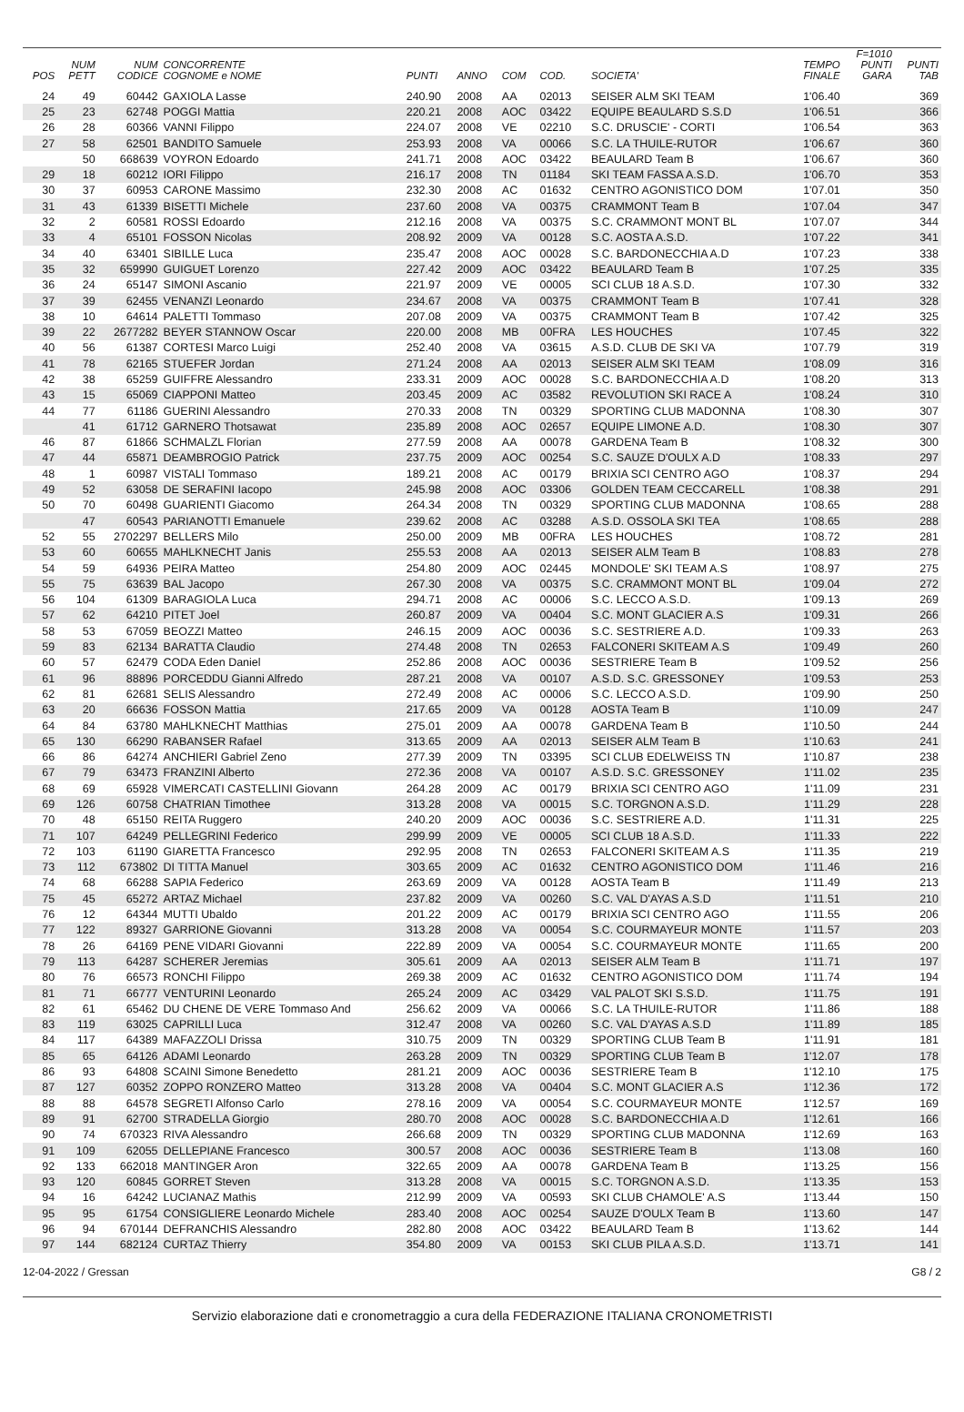| POS | NUM PETT | NUM CODICE | CONCORRENTE COGNOME e NOME | PUNTI | ANNO | COM | COD. | SOCIETA' | TEMPO FINALE | F=1010 PUNTI GARA | PUNTI TAB |
| --- | --- | --- | --- | --- | --- | --- | --- | --- | --- | --- | --- |
| 24 | 49 | 60442 | GAXIOLA Lasse | 240.90 | 2008 | AA | 02013 | SEISER ALM SKI TEAM | 1'06.40 | | 369 |
| 25 | 23 | 62748 | POGGI Mattia | 220.21 | 2008 | AOC | 03422 | EQUIPE BEAULARD S.S.D | 1'06.51 | | 366 |
| 26 | 28 | 60366 | VANNI Filippo | 224.07 | 2008 | VE | 02210 | S.C. DRUSCIE' - CORTI | 1'06.54 | | 363 |
| 27 | 58 | 62501 | BANDITO Samuele | 253.93 | 2008 | VA | 00066 | S.C. LA THUILE-RUTOR | 1'06.67 | | 360 |
| | 50 | 668639 | VOYRON Edoardo | 241.71 | 2008 | AOC | 03422 | BEAULARD Team B | 1'06.67 | | 360 |
| 29 | 18 | 60212 | IORI Filippo | 216.17 | 2008 | TN | 01184 | SKI TEAM FASSA A.S.D. | 1'06.70 | | 353 |
| 30 | 37 | 60953 | CARONE Massimo | 232.30 | 2008 | AC | 01632 | CENTRO AGONISTICO DOM | 1'07.01 | | 350 |
| 31 | 43 | 61339 | BISETTI Michele | 237.60 | 2008 | VA | 00375 | CRAMMONT Team B | 1'07.04 | | 347 |
| 32 | 2 | 60581 | ROSSI Edoardo | 212.16 | 2008 | VA | 00375 | S.C. CRAMMONT MONT BL | 1'07.07 | | 344 |
| 33 | 4 | 65101 | FOSSON Nicolas | 208.92 | 2009 | VA | 00128 | S.C. AOSTA A.S.D. | 1'07.22 | | 341 |
| 34 | 40 | 63401 | SIBILLE Luca | 235.47 | 2008 | AOC | 00028 | S.C. BARDONECCHIA A.D | 1'07.23 | | 338 |
| 35 | 32 | 659990 | GUIGUET Lorenzo | 227.42 | 2009 | AOC | 03422 | BEAULARD Team B | 1'07.25 | | 335 |
| 36 | 24 | 65147 | SIMONI Ascanio | 221.97 | 2009 | VE | 00005 | SCI CLUB 18 A.S.D. | 1'07.30 | | 332 |
| 37 | 39 | 62455 | VENANZI Leonardo | 234.67 | 2008 | VA | 00375 | CRAMMONT Team B | 1'07.41 | | 328 |
| 38 | 10 | 64614 | PALETTI Tommaso | 207.08 | 2009 | VA | 00375 | CRAMMONT Team B | 1'07.42 | | 325 |
| 39 | 22 | 2677282 | BEYER STANNOW Oscar | 220.00 | 2008 | MB | 00FRA | LES HOUCHES | 1'07.45 | | 322 |
| 40 | 56 | 61387 | CORTESI Marco Luigi | 252.40 | 2008 | VA | 03615 | A.S.D. CLUB DE SKI VA | 1'07.79 | | 319 |
| 41 | 78 | 62165 | STUEFER Jordan | 271.24 | 2008 | AA | 02013 | SEISER ALM SKI TEAM | 1'08.09 | | 316 |
| 42 | 38 | 65259 | GUIFFRE Alessandro | 233.31 | 2009 | AOC | 00028 | S.C. BARDONECCHIA A.D | 1'08.20 | | 313 |
| 43 | 15 | 65069 | CIAPPONI Matteo | 203.45 | 2009 | AC | 03582 | REVOLUTION SKI RACE A | 1'08.24 | | 310 |
| 44 | 77 | 61186 | GUERINI Alessandro | 270.33 | 2008 | TN | 00329 | SPORTING CLUB MADONNA | 1'08.30 | | 307 |
| | 41 | 61712 | GARNERO Thotsawat | 235.89 | 2008 | AOC | 02657 | EQUIPE LIMONE A.D. | 1'08.30 | | 307 |
| 46 | 87 | 61866 | SCHMALZL Florian | 277.59 | 2008 | AA | 00078 | GARDENA Team B | 1'08.32 | | 300 |
| 47 | 44 | 65871 | DEAMBROGIO Patrick | 237.75 | 2009 | AOC | 00254 | S.C. SAUZE D'OULX A.D | 1'08.33 | | 297 |
| 48 | 1 | 60987 | VISTALI Tommaso | 189.21 | 2008 | AC | 00179 | BRIXIA SCI CENTRO AGO | 1'08.37 | | 294 |
| 49 | 52 | 63058 | DE SERAFINI Iacopo | 245.98 | 2008 | AOC | 03306 | GOLDEN TEAM CECCARELL | 1'08.38 | | 291 |
| 50 | 70 | 60498 | GUARIENTI Giacomo | 264.34 | 2008 | TN | 00329 | SPORTING CLUB MADONNA | 1'08.65 | | 288 |
| | 47 | 60543 | PARIANOTTI Emanuele | 239.62 | 2008 | AC | 03288 | A.S.D. OSSOLA SKI TEA | 1'08.65 | | 288 |
| 52 | 55 | 2702297 | BELLERS Milo | 250.00 | 2009 | MB | 00FRA | LES HOUCHES | 1'08.72 | | 281 |
| 53 | 60 | 60655 | MAHLKNECHT Janis | 255.53 | 2008 | AA | 02013 | SEISER ALM Team B | 1'08.83 | | 278 |
| 54 | 59 | 64936 | PEIRA Matteo | 254.80 | 2009 | AOC | 02445 | MONDOLE' SKI TEAM A.S | 1'08.97 | | 275 |
| 55 | 75 | 63639 | BAL Jacopo | 267.30 | 2008 | VA | 00375 | S.C. CRAMMONT MONT BL | 1'09.04 | | 272 |
| 56 | 104 | 61309 | BARAGIOLA Luca | 294.71 | 2008 | AC | 00006 | S.C. LECCO A.S.D. | 1'09.13 | | 269 |
| 57 | 62 | 64210 | PITET Joel | 260.87 | 2009 | VA | 00404 | S.C. MONT GLACIER A.S | 1'09.31 | | 266 |
| 58 | 53 | 67059 | BEOZZI Matteo | 246.15 | 2009 | AOC | 00036 | S.C. SESTRIERE A.D. | 1'09.33 | | 263 |
| 59 | 83 | 62134 | BARATTA Claudio | 274.48 | 2008 | TN | 02653 | FALCONERI SKITEAM A.S | 1'09.49 | | 260 |
| 60 | 57 | 62479 | CODA Eden Daniel | 252.86 | 2008 | AOC | 00036 | SESTRIERE Team B | 1'09.52 | | 256 |
| 61 | 96 | 88896 | PORCEDDU Gianni Alfredo | 287.21 | 2008 | VA | 00107 | A.S.D. S.C. GRESSONEY | 1'09.53 | | 253 |
| 62 | 81 | 62681 | SELIS Alessandro | 272.49 | 2008 | AC | 00006 | S.C. LECCO A.S.D. | 1'09.90 | | 250 |
| 63 | 20 | 66636 | FOSSON Mattia | 217.65 | 2009 | VA | 00128 | AOSTA Team B | 1'10.09 | | 247 |
| 64 | 84 | 63780 | MAHLKNECHT Matthias | 275.01 | 2009 | AA | 00078 | GARDENA Team B | 1'10.50 | | 244 |
| 65 | 130 | 66290 | RABANSER Rafael | 313.65 | 2009 | AA | 02013 | SEISER ALM Team B | 1'10.63 | | 241 |
| 66 | 86 | 64274 | ANCHIERI Gabriel Zeno | 277.39 | 2009 | TN | 03395 | SCI CLUB EDELWEISS TN | 1'10.87 | | 238 |
| 67 | 79 | 63473 | FRANZINI Alberto | 272.36 | 2008 | VA | 00107 | A.S.D. S.C. GRESSONEY | 1'11.02 | | 235 |
| 68 | 69 | 65928 | VIMERCATI CASTELLINI Giovann | 264.28 | 2009 | AC | 00179 | BRIXIA SCI CENTRO AGO | 1'11.09 | | 231 |
| 69 | 126 | 60758 | CHATRIAN Timothee | 313.28 | 2008 | VA | 00015 | S.C. TORGNON A.S.D. | 1'11.29 | | 228 |
| 70 | 48 | 65150 | REITA Ruggero | 240.20 | 2009 | AOC | 00036 | S.C. SESTRIERE A.D. | 1'11.31 | | 225 |
| 71 | 107 | 64249 | PELLEGRINI Federico | 299.99 | 2009 | VE | 00005 | SCI CLUB 18 A.S.D. | 1'11.33 | | 222 |
| 72 | 103 | 61190 | GIARETTA Francesco | 292.95 | 2008 | TN | 02653 | FALCONERI SKITEAM A.S | 1'11.35 | | 219 |
| 73 | 112 | 673802 | DI TITTA Manuel | 303.65 | 2009 | AC | 01632 | CENTRO AGONISTICO DOM | 1'11.46 | | 216 |
| 74 | 68 | 66288 | SAPIA Federico | 263.69 | 2009 | VA | 00128 | AOSTA Team B | 1'11.49 | | 213 |
| 75 | 45 | 65272 | ARTAZ Michael | 237.82 | 2009 | VA | 00260 | S.C. VAL D'AYAS A.S.D | 1'11.51 | | 210 |
| 76 | 12 | 64344 | MUTTI Ubaldo | 201.22 | 2009 | AC | 00179 | BRIXIA SCI CENTRO AGO | 1'11.55 | | 206 |
| 77 | 122 | 89327 | GARRIONE Giovanni | 313.28 | 2008 | VA | 00054 | S.C. COURMAYEUR MONTE | 1'11.57 | | 203 |
| 78 | 26 | 64169 | PENE VIDARI Giovanni | 222.89 | 2009 | VA | 00054 | S.C. COURMAYEUR MONTE | 1'11.65 | | 200 |
| 79 | 113 | 64287 | SCHERER Jeremias | 305.61 | 2009 | AA | 02013 | SEISER ALM Team B | 1'11.71 | | 197 |
| 80 | 76 | 66573 | RONCHI Filippo | 269.38 | 2009 | AC | 01632 | CENTRO AGONISTICO DOM | 1'11.74 | | 194 |
| 81 | 71 | 66777 | VENTURINI Leonardo | 265.24 | 2009 | AC | 03429 | VAL PALOT SKI S.S.D. | 1'11.75 | | 191 |
| 82 | 61 | 65462 | DU CHENE DE VERE Tommaso And | 256.62 | 2009 | VA | 00066 | S.C. LA THUILE-RUTOR | 1'11.86 | | 188 |
| 83 | 119 | 63025 | CAPRILLI Luca | 312.47 | 2008 | VA | 00260 | S.C. VAL D'AYAS A.S.D | 1'11.89 | | 185 |
| 84 | 117 | 64389 | MAFAZZOLI Drissa | 310.75 | 2009 | TN | 00329 | SPORTING CLUB Team B | 1'11.91 | | 181 |
| 85 | 65 | 64126 | ADAMI Leonardo | 263.28 | 2009 | TN | 00329 | SPORTING CLUB Team B | 1'12.07 | | 178 |
| 86 | 93 | 64808 | SCAINI Simone Benedetto | 281.21 | 2009 | AOC | 00036 | SESTRIERE Team B | 1'12.10 | | 175 |
| 87 | 127 | 60352 | ZOPPO RONZERO Matteo | 313.28 | 2008 | VA | 00404 | S.C. MONT GLACIER A.S | 1'12.36 | | 172 |
| 88 | 88 | 64578 | SEGRETI Alfonso Carlo | 278.16 | 2009 | VA | 00054 | S.C. COURMAYEUR MONTE | 1'12.57 | | 169 |
| 89 | 91 | 62700 | STRADELLA Giorgio | 280.70 | 2008 | AOC | 00028 | S.C. BARDONECCHIA A.D | 1'12.61 | | 166 |
| 90 | 74 | 670323 | RIVA Alessandro | 266.68 | 2009 | TN | 00329 | SPORTING CLUB MADONNA | 1'12.69 | | 163 |
| 91 | 109 | 62055 | DELLEPIANE Francesco | 300.57 | 2008 | AOC | 00036 | SESTRIERE Team B | 1'13.08 | | 160 |
| 92 | 133 | 662018 | MANTINGER Aron | 322.65 | 2009 | AA | 00078 | GARDENA Team B | 1'13.25 | | 156 |
| 93 | 120 | 60845 | GORRET Steven | 313.28 | 2008 | VA | 00015 | S.C. TORGNON A.S.D. | 1'13.35 | | 153 |
| 94 | 16 | 64242 | LUCIANAZ Mathis | 212.99 | 2009 | VA | 00593 | SKI CLUB CHAMOLE' A.S | 1'13.44 | | 150 |
| 95 | 95 | 61754 | CONSIGLIERE Leonardo Michele | 283.40 | 2008 | AOC | 00254 | SAUZE D'OULX Team B | 1'13.60 | | 147 |
| 96 | 94 | 670144 | DEFRANCHIS Alessandro | 282.80 | 2008 | AOC | 03422 | BEAULARD Team B | 1'13.62 | | 144 |
| 97 | 144 | 682124 | CURTAZ Thierry | 354.80 | 2009 | VA | 00153 | SKI CLUB PILA A.S.D. | 1'13.71 | | 141 |
12-04-2022 / Gressan G8 / 2
Servizio elaborazione dati e cronometraggio a cura della FEDERAZIONE ITALIANA CRONOMETRISTI